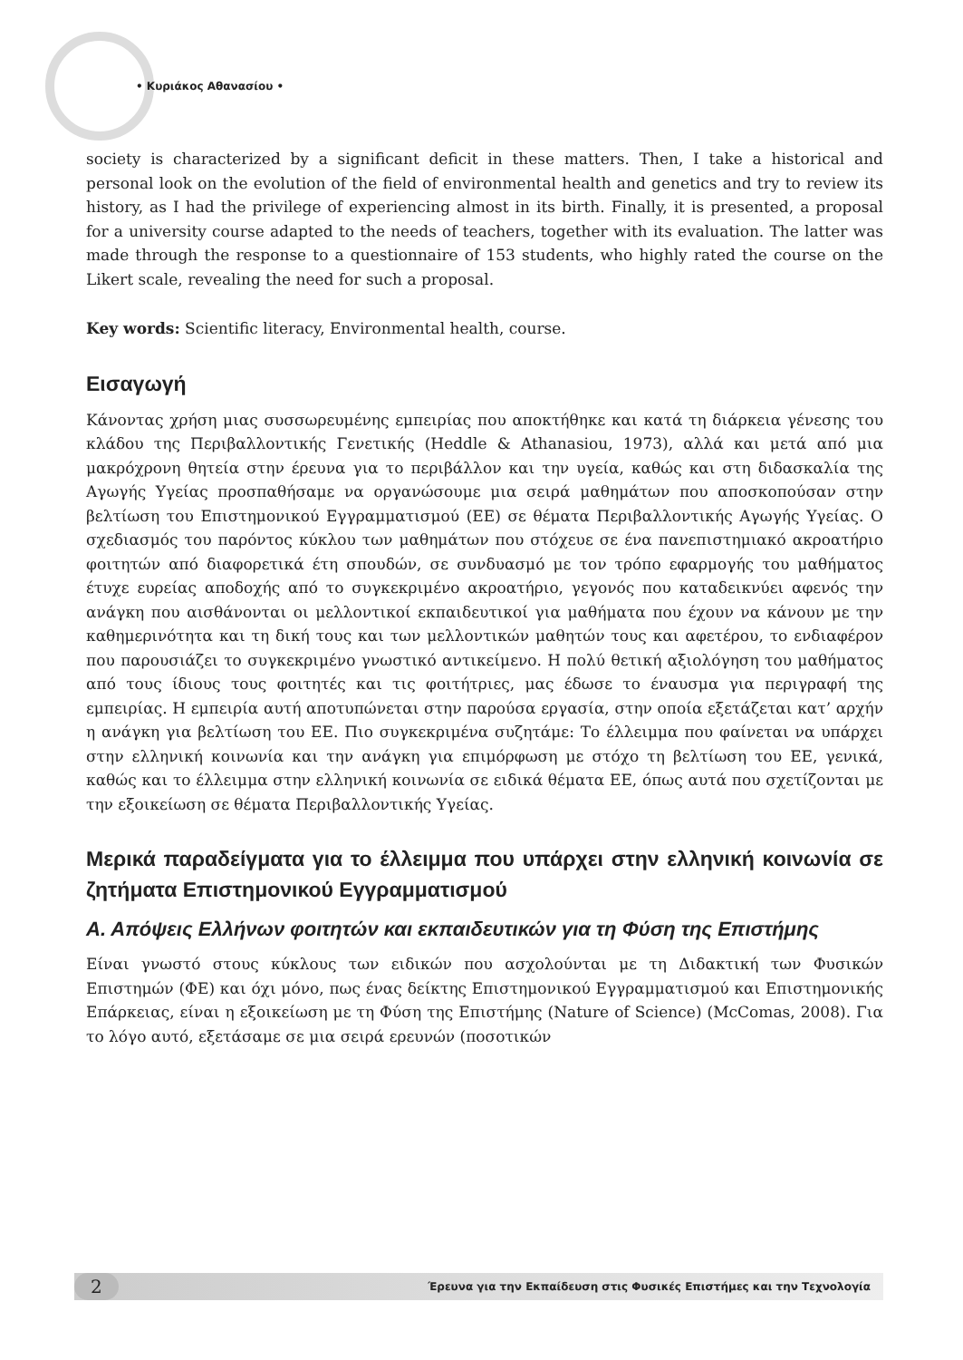• Κυριάκος Αθανασίου •
society is characterized by a significant deficit in these matters. Then, I take a historical and personal look on the evolution of the field of environmental health and genetics and try to review its history, as I had the privilege of experiencing almost in its birth. Finally, it is presented, a proposal for a university course adapted to the needs of teachers, together with its evaluation. The latter was made through the response to a questionnaire of 153 students, who highly rated the course on the Likert scale, revealing the need for such a proposal.
Key words: Scientific literacy, Environmental health, course.
Εισαγωγή
Κάνοντας χρήση μιας συσσωρευμένης εμπειρίας που αποκτήθηκε και κατά τη διάρκεια γένεσης του κλάδου της Περιβαλλοντικής Γενετικής (Heddle & Athanasiou, 1973), αλλά και μετά από μια μακρόχρονη θητεία στην έρευνα για το περιβάλλον και την υγεία, καθώς και στη διδασκαλία της Αγωγής Υγείας προσπαθήσαμε να οργανώσουμε μια σειρά μαθημάτων που αποσκοπούσαν στην βελτίωση του Επιστημονικού Εγγραμματισμού (ΕΕ) σε θέματα Περιβαλλοντικής Αγωγής Υγείας. Ο σχεδιασμός του παρόντος κύκλου των μαθημάτων που στόχευε σε ένα πανεπιστημιακό ακροατήριο φοιτητών από διαφορετικά έτη σπουδών, σε συνδυασμό με τον τρόπο εφαρμογής του μαθήματος έτυχε ευρείας αποδοχής από το συγκεκριμένο ακροατήριο, γεγονός που καταδεικνύει αφενός την ανάγκη που αισθάνονται οι μελλοντικοί εκπαιδευτικοί για μαθήματα που έχουν να κάνουν με την καθημερινότητα και τη δική τους και των μελλοντικών μαθητών τους και αφετέρου, το ενδιαφέρον που παρουσιάζει το συγκεκριμένο γνωστικό αντικείμενο. Η πολύ θετική αξιολόγηση του μαθήματος από τους ίδιους τους φοιτητές και τις φοιτήτριες, μας έδωσε το έναυσμα για περιγραφή της εμπειρίας. Η εμπειρία αυτή αποτυπώνεται στην παρούσα εργασία, στην οποία εξετάζεται κατ’ αρχήν η ανάγκη για βελτίωση του ΕΕ. Πιο συγκεκριμένα συζητάμε: Το έλλειμμα που φαίνεται να υπάρχει στην ελληνική κοινωνία και την ανάγκη για επιμόρφωση με στόχο τη βελτίωση του ΕΕ, γενικά, καθώς και το έλλειμμα στην ελληνική κοινωνία σε ειδικά θέματα ΕΕ, όπως αυτά που σχετίζονται με την εξοικείωση σε θέματα Περιβαλλοντικής Υγείας.
Μερικά παραδείγματα για το έλλειμμα που υπάρχει στην ελληνική κοινωνία σε ζητήματα Επιστημονικού Εγγραμματισμού
Α. Απόψεις Ελλήνων φοιτητών και εκπαιδευτικών για τη Φύση της Επιστήμης
Είναι γνωστό στους κύκλους των ειδικών που ασχολούνται με τη Διδακτική των Φυσικών Επιστημών (ΦΕ) και όχι μόνο, πως ένας δείκτης Επιστημονικού Εγγραμματισμού και Επιστημονικής Επάρκειας, είναι η εξοικείωση με τη Φύση της Επιστήμης (Nature of Science) (McComas, 2008). Για το λόγο αυτό, εξετάσαμε σε μια σειρά ερευνών (ποσοτικών
2 Έρευνα για την Εκπαίδευση στις Φυσικές Επιστήμες και την Τεχνολογία